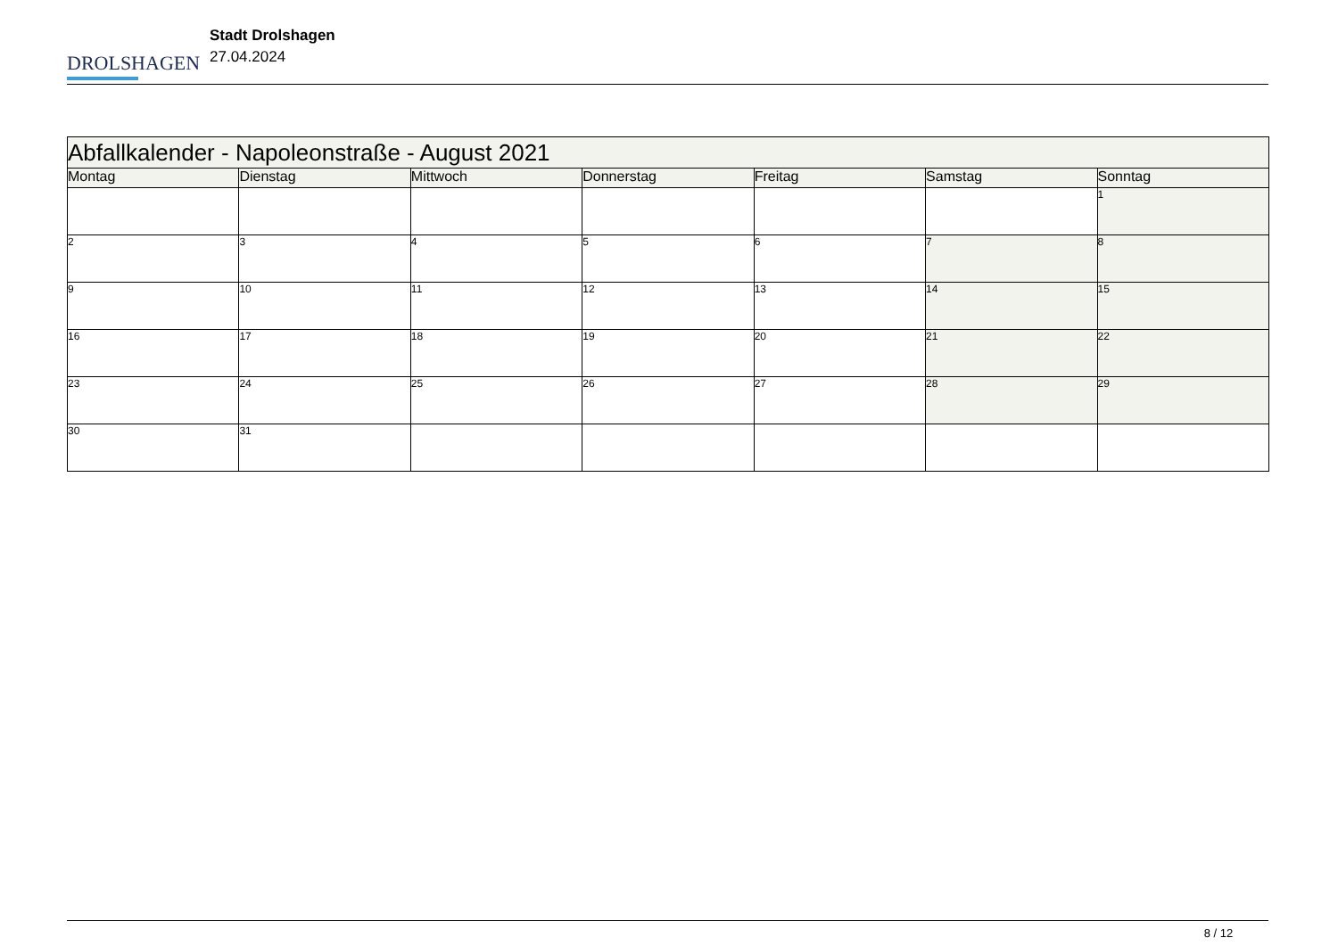DROLSHAGEN
Stadt Drolshagen
27.04.2024
| Abfallkalender - Napoleonstraße - August 2021 | | | | | | |
| --- | --- | --- | --- | --- | --- | --- |
| Montag | Dienstag | Mittwoch | Donnerstag | Freitag | Samstag | Sonntag |
| | | | | | | 1 |
| 2 | 3 | 4 | 5 | 6 | 7 | 8 |
| 9 | 10 | 11 | 12 | 13 | 14 | 15 |
| 16 | 17 | 18 | 19 | 20 | 21 | 22 |
| 23 | 24 | 25 | 26 | 27 | 28 | 29 |
| 30 | 31 | | | | | |
8 / 12